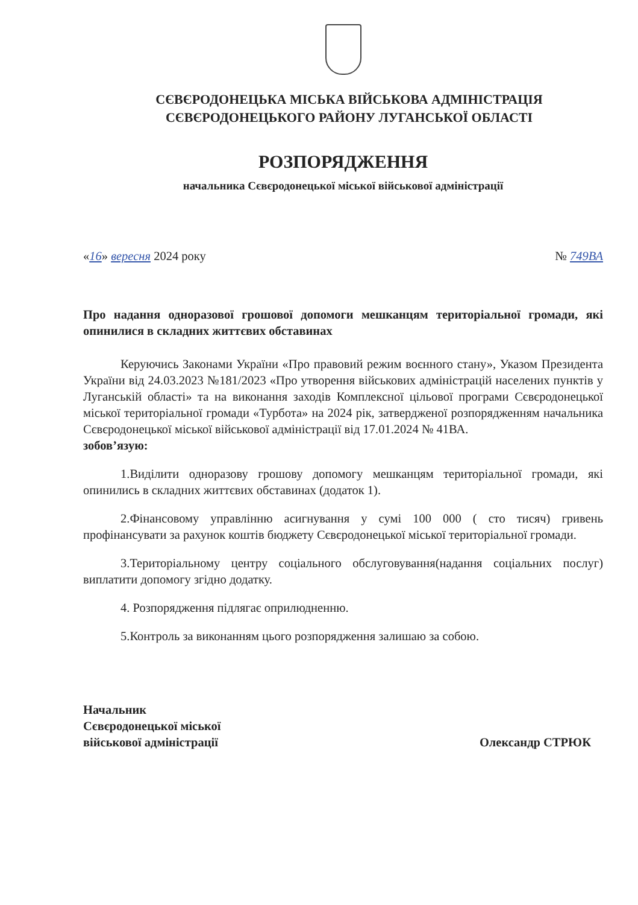СЄВЄРОДОНЕЦЬКА МІСЬКА ВІЙСЬКОВА АДМІНІСТРАЦІЯ
СЄВЄРОДОНЕЦЬКОГО РАЙОНУ ЛУГАНСЬКОЇ ОБЛАСТІ
РОЗПОРЯДЖЕННЯ
начальника Сєвєродонецької міської військової адміністрації
«16» вересня 2024 року № 749ВА
Про надання одноразової грошової допомоги мешканцям територіальної громади, які опинилися в складних життєвих обставинах
Керуючись Законами України «Про правовий режим воєнного стану», Указом Президента України від 24.03.2023 №181/2023 «Про утворення військових адміністрацій населених пунктів у Луганській області» та на виконання заходів Комплексної цільової програми Сєвєродонецької міської територіальної громади «Турбота» на 2024 рік, затвердженої розпорядженням начальника Сєвєродонецької міської військової адміністрації від 17.01.2024 № 41ВА.
зобов’язую:
1.Виділити одноразову грошову допомогу мешканцям територіальної громади, які опинились в складних життєвих обставинах (додаток 1).
2.Фінансовому управлінню асигнування у сумі 100 000 ( сто тисяч) гривень профінансувати за рахунок коштів бюджету Сєвєродонецької міської територіальної громади.
3.Територіальному центру соціального обслуговування(надання соціальних послуг) виплатити допомогу згідно додатку.
4. Розпорядження підлягає оприлюдненню.
5.Контроль за виконанням цього розпорядження залишаю за собою.
Начальник
Сєвєродонецької міської
військової адміністрації
Олександр СТРЮК